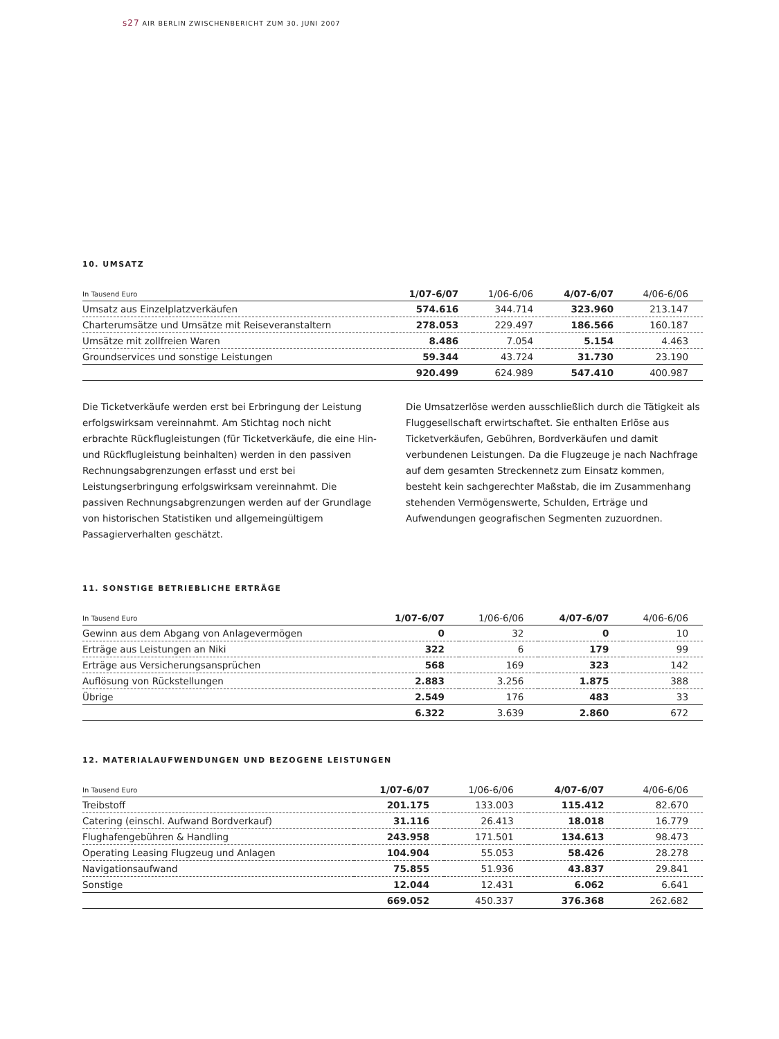s27 AIR BERLIN ZWISCHENBERICHT ZUM 30. JUNI 2007
10. UMSATZ
| In Tausend Euro | 1/07-6/07 | 1/06-6/06 | 4/07-6/07 | 4/06-6/06 |
| --- | --- | --- | --- | --- |
| Umsatz aus Einzelplatzverkäufen | 574.616 | 344.714 | 323.960 | 213.147 |
| Charterumsätze und Umsätze mit Reiseveranstaltern | 278.053 | 229.497 | 186.566 | 160.187 |
| Umsätze mit zollfreien Waren | 8.486 | 7.054 | 5.154 | 4.463 |
| Groundservices und sonstige Leistungen | 59.344 | 43.724 | 31.730 | 23.190 |
| | 920.499 | 624.989 | 547.410 | 400.987 |
Die Ticketverkäufe werden erst bei Erbringung der Leistung erfolgswirksam vereinnahmt. Am Stichtag noch nicht erbrachte Rückflugleistungen (für Ticketverkäufe, die eine Hin- und Rückflugleistung beinhalten) werden in den passiven Rechnungsabgrenzungen erfasst und erst bei Leistungserbringung erfolgswirksam vereinnahmt. Die passiven Rechnungsabgrenzungen werden auf der Grundlage von historischen Statistiken und allgemeingültigem Passagierverhalten geschätzt.
Die Umsatzerlöse werden ausschließlich durch die Tätigkeit als Fluggesellschaft erwirtschaftet. Sie enthalten Erlöse aus Ticketverkäufen, Gebühren, Bordverkäufen und damit verbundenen Leistungen. Da die Flugzeuge je nach Nachfrage auf dem gesamten Streckennetz zum Einsatz kommen, besteht kein sachgerechter Maßstab, die im Zusammenhang stehenden Vermögenswerte, Schulden, Erträge und Aufwendungen geografischen Segmenten zuzuordnen.
11. SONSTIGE BETRIEBLICHE ERTRÄGE
| In Tausend Euro | 1/07-6/07 | 1/06-6/06 | 4/07-6/07 | 4/06-6/06 |
| --- | --- | --- | --- | --- |
| Gewinn aus dem Abgang von Anlagevermögen | 0 | 32 | 0 | 10 |
| Erträge aus Leistungen an Niki | 322 | 6 | 179 | 99 |
| Erträge aus Versicherungsansprüchen | 568 | 169 | 323 | 142 |
| Auflösung von Rückstellungen | 2.883 | 3.256 | 1.875 | 388 |
| Übrige | 2.549 | 176 | 483 | 33 |
| | 6.322 | 3.639 | 2.860 | 672 |
12. MATERIALAUFWENDUNGEN UND BEZOGENE LEISTUNGEN
| In Tausend Euro | 1/07-6/07 | 1/06-6/06 | 4/07-6/07 | 4/06-6/06 |
| --- | --- | --- | --- | --- |
| Treibstoff | 201.175 | 133.003 | 115.412 | 82.670 |
| Catering (einschl. Aufwand Bordverkauf) | 31.116 | 26.413 | 18.018 | 16.779 |
| Flughafengebühren & Handling | 243.958 | 171.501 | 134.613 | 98.473 |
| Operating Leasing Flugzeug und Anlagen | 104.904 | 55.053 | 58.426 | 28.278 |
| Navigationsaufwand | 75.855 | 51.936 | 43.837 | 29.841 |
| Sonstige | 12.044 | 12.431 | 6.062 | 6.641 |
| | 669.052 | 450.337 | 376.368 | 262.682 |